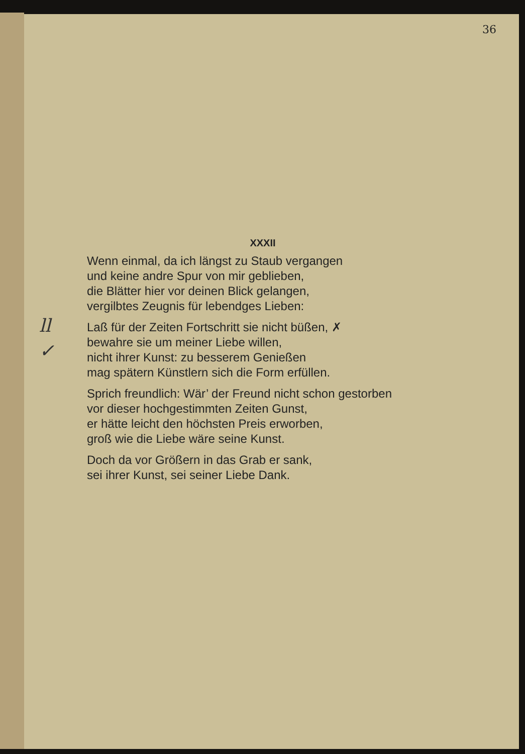36
ll
✓
XXXII
Wenn einmal, da ich längst zu Staub vergangen
und keine andre Spur von mir geblieben,
die Blätter hier vor deinen Blick gelangen,
vergilbtes Zeugnis für lebendges Lieben:
Laß für der Zeiten Fortschritt sie nicht büßen, ✗
bewahre sie um meiner Liebe willen,
nicht ihrer Kunst: zu besserem Genießen
mag spätern Künstlern sich die Form erfüllen.
Sprich freundlich: Wär’ der Freund nicht schon gestorben
vor dieser hochgestimmten Zeiten Gunst,
er hätte leicht den höchsten Preis erworben,
groß wie die Liebe wäre seine Kunst.
Doch da vor Größern in das Grab er sank,
sei ihrer Kunst, sei seiner Liebe Dank.